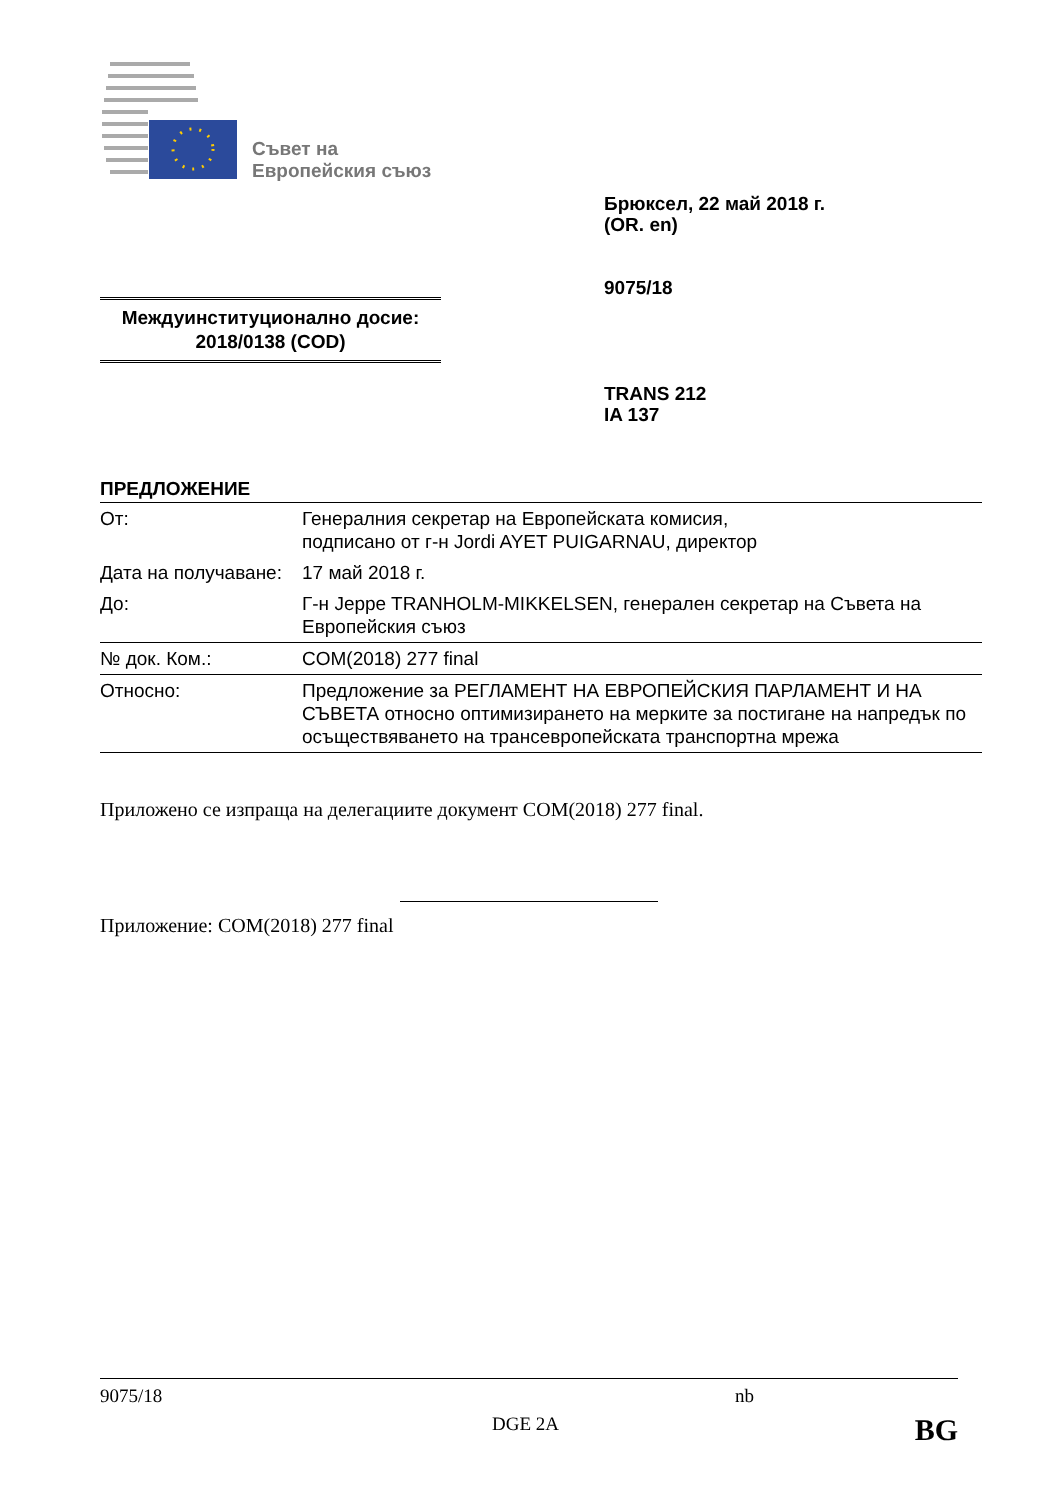Съвет на
Европейския съюз
Брюксел, 22 май 2018 г.
(OR. en)
9075/18
Междуинституционално досие:
2018/0138 (COD)
TRANS 212
IA 137
ПРЕДЛОЖЕНИЕ
| От: | Генералния секретар на Европейската комисия, подписано от г-н Jordi AYET PUIGARNAU, директор |
| Дата на получаване: | 17 май 2018 г. |
| До: | Г-н Jeppe TRANHOLM-MIKKELSEN, генерален секретар на Съвета на Европейския съюз |
| № док. Ком.: | COM(2018) 277 final |
| Относно: | Предложение за РЕГЛАМЕНТ НА ЕВРОПЕЙСКИЯ ПАРЛАМЕНТ И НА СЪВЕТА относно оптимизирането на мерките за постигане на напредък по осъществяването на трансевропейската транспортна мрежа |
Приложено се изпраща на делегациите документ COM(2018) 277 final.
Приложение: COM(2018) 277 final
9075/18 nb
DGE 2A BG